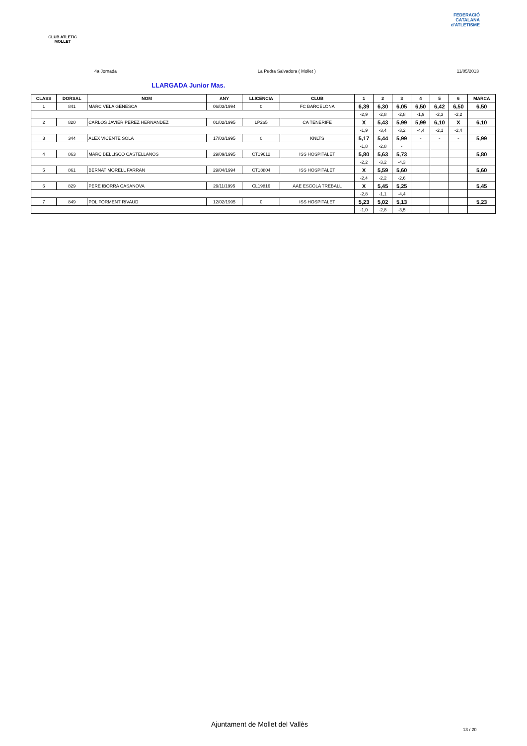CLUB ATLÈTIC MOLLET
FEDERACIÓ CATALANA d'ATLETISME
4a Jornada La Pedra Salvadora ( Mollet ) 11/05/2013
LLARGADA Junior Mas.
| CLASS | DORSAL | NOM | ANY | LLICENCIA | CLUB | 1 | 2 | 3 | 4 | 5 | 6 | MARCA |
| --- | --- | --- | --- | --- | --- | --- | --- | --- | --- | --- | --- | --- |
| 1 | 841 | MARC VELA GENESCA | 06/03/1994 | 0 | FC BARCELONA | 6,39 | 6,30 | 6,05 | 6,50 | 6,42 | 6,50 | 6,50 |
| | | | | | | -2,9 | -2,8 | -2,8 | -1,9 | -2,3 | -2,2 | |
| 2 | 820 | CARLOS JAVIER PEREZ HERNANDEZ | 01/02/1995 | LP265 | CA TENERIFE | X | 5,43 | 5,99 | 5,99 | 6,10 | X | 6,10 |
| | | | | | | -1,9 | -3,4 | -3,2 | -4,4 | -2,1 | -2,4 | |
| 3 | 344 | ALEX VICENTE SOLA | 17/03/1995 | 0 | KNLTS | 5,17 | 5,44 | 5,99 | - | - | - | 5,99 |
| | | | | | | -1,8 | -2,8 | - | | | | |
| 4 | 863 | MARC BELLISCO CASTELLANOS | 29/09/1995 | CT19612 | ISS HOSPITALET | 5,80 | 5,63 | 5,73 | | | | 5,80 |
| | | | | | | -2,2 | -3,2 | -4,3 | | | | |
| 5 | 861 | BERNAT MORELL FARRAN | 29/04/1994 | CT18804 | ISS HOSPITALET | X | 5,59 | 5,60 | | | | 5,60 |
| | | | | | | -2,4 | -2,2 | -2,6 | | | | |
| 6 | 829 | PERE IBORRA CASANOVA | 29/11/1995 | CL19816 | AAE ESCOLA TREBALL | X | 5,45 | 5,25 | | | | 5,45 |
| | | | | | | -2,8 | -1,1 | -4,4 | | | | |
| 7 | 849 | POL FORMENT RIVAUD | 12/02/1995 | 0 | ISS HOSPITALET | 5,23 | 5,02 | 5,13 | | | | 5,23 |
| | | | | | | -1,0 | -2,8 | -3,5 | | | | |
Ajuntament de Mollet del Vallès
13 / 20